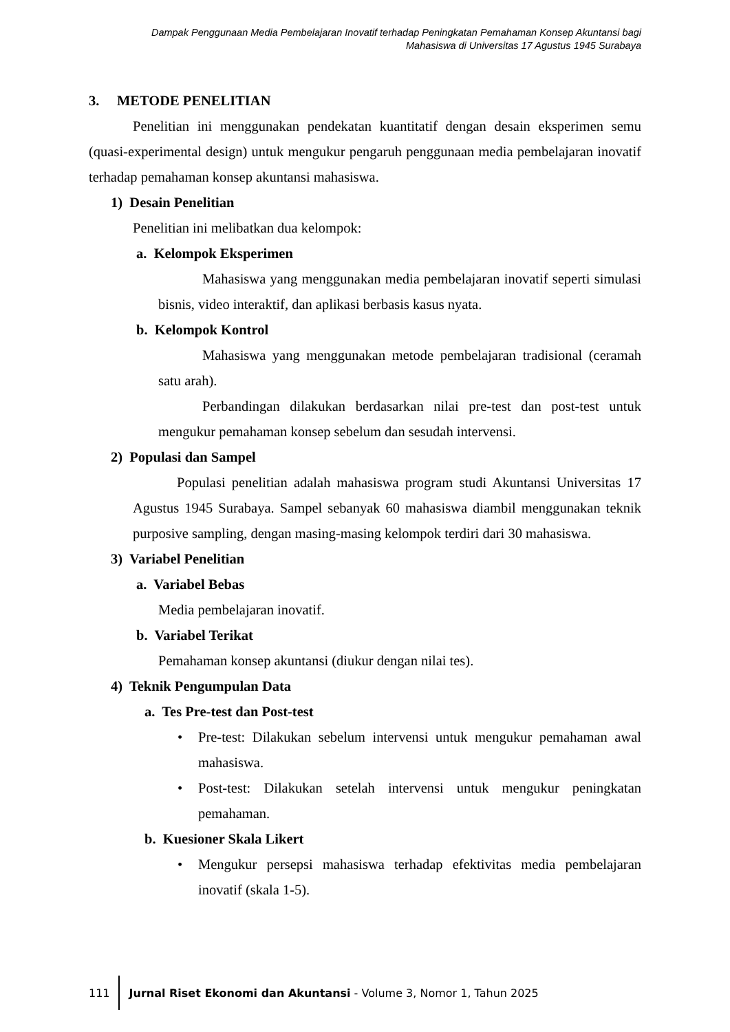Dampak Penggunaan Media Pembelajaran Inovatif terhadap Peningkatan Pemahaman Konsep Akuntansi bagi
Mahasiswa di Universitas 17 Agustus 1945 Surabaya
3. METODE PENELITIAN
Penelitian ini menggunakan pendekatan kuantitatif dengan desain eksperimen semu (quasi-experimental design) untuk mengukur pengaruh penggunaan media pembelajaran inovatif terhadap pemahaman konsep akuntansi mahasiswa.
1) Desain Penelitian
Penelitian ini melibatkan dua kelompok:
a. Kelompok Eksperimen
Mahasiswa yang menggunakan media pembelajaran inovatif seperti simulasi bisnis, video interaktif, dan aplikasi berbasis kasus nyata.
b. Kelompok Kontrol
Mahasiswa yang menggunakan metode pembelajaran tradisional (ceramah satu arah).
Perbandingan dilakukan berdasarkan nilai pre-test dan post-test untuk mengukur pemahaman konsep sebelum dan sesudah intervensi.
2) Populasi dan Sampel
Populasi penelitian adalah mahasiswa program studi Akuntansi Universitas 17 Agustus 1945 Surabaya. Sampel sebanyak 60 mahasiswa diambil menggunakan teknik purposive sampling, dengan masing-masing kelompok terdiri dari 30 mahasiswa.
3) Variabel Penelitian
a. Variabel Bebas
Media pembelajaran inovatif.
b. Variabel Terikat
Pemahaman konsep akuntansi (diukur dengan nilai tes).
4) Teknik Pengumpulan Data
a. Tes Pre-test dan Post-test
• Pre-test: Dilakukan sebelum intervensi untuk mengukur pemahaman awal mahasiswa.
• Post-test: Dilakukan setelah intervensi untuk mengukur peningkatan pemahaman.
b. Kuesioner Skala Likert
• Mengukur persepsi mahasiswa terhadap efektivitas media pembelajaran inovatif (skala 1-5).
111
Jurnal Riset Ekonomi dan Akuntansi - Volume 3, Nomor 1, Tahun 2025